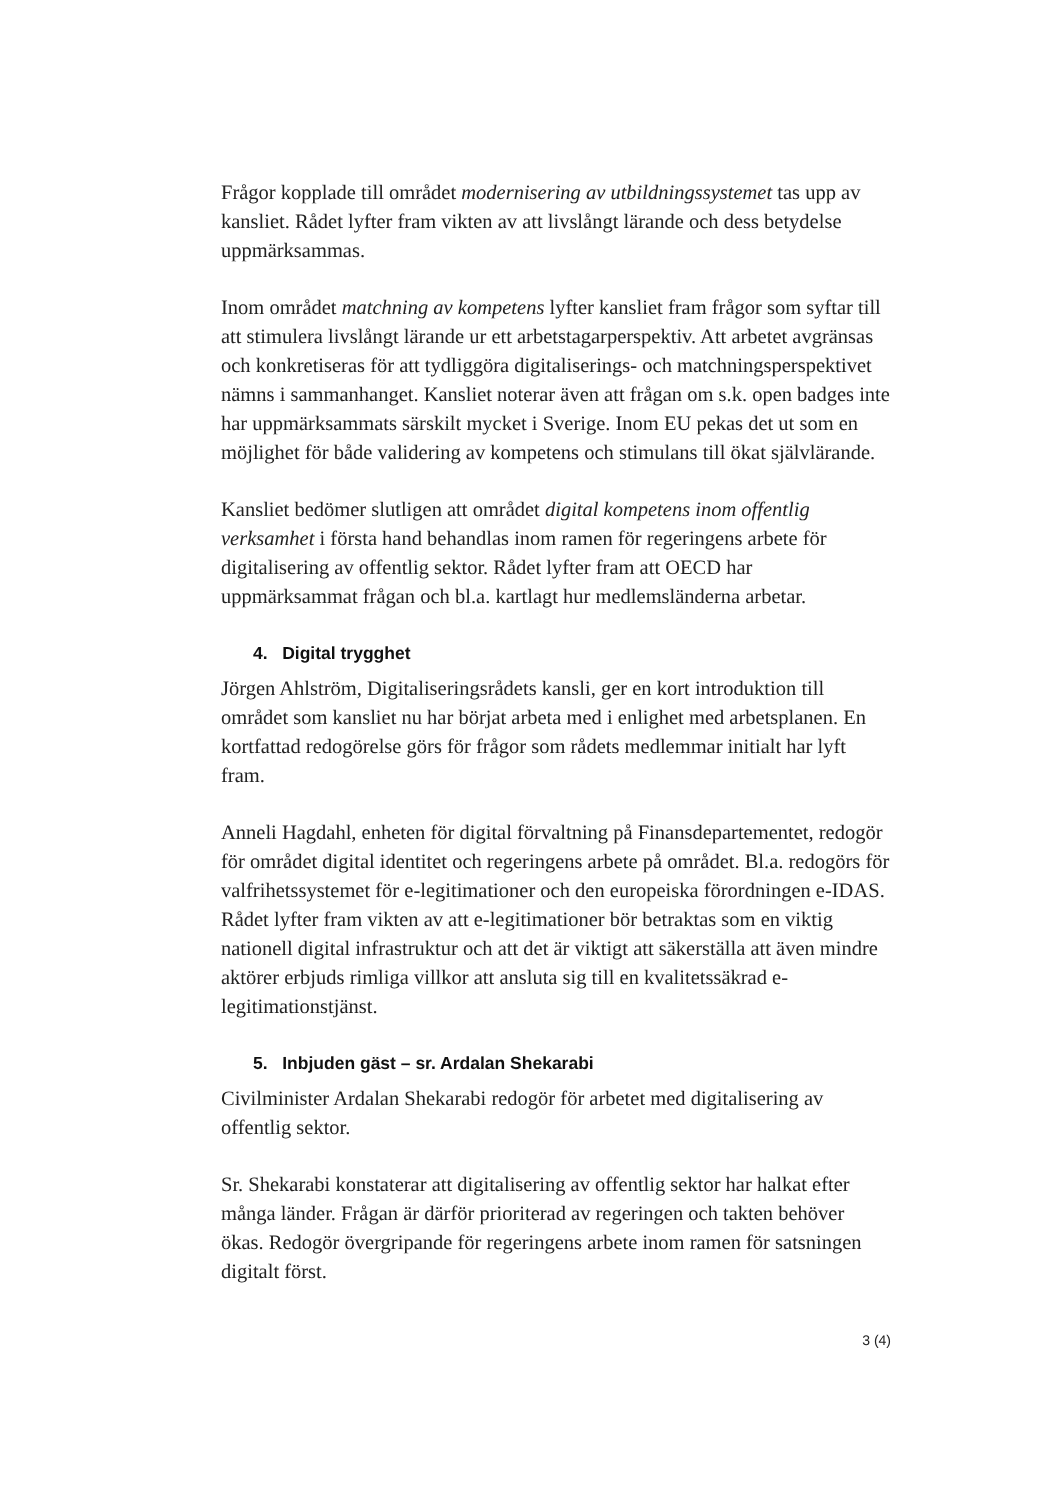Frågor kopplade till området modernisering av utbildningssystemet tas upp av kansliet. Rådet lyfter fram vikten av att livslångt lärande och dess betydelse uppmärksammas.
Inom området matchning av kompetens lyfter kansliet fram frågor som syftar till att stimulera livslångt lärande ur ett arbetstagarperspektiv. Att arbetet avgränsas och konkretiseras för att tydliggöra digitaliserings- och matchningsperspektivet nämns i sammanhanget. Kansliet noterar även att frågan om s.k. open badges inte har uppmärksammats särskilt mycket i Sverige. Inom EU pekas det ut som en möjlighet för både validering av kompetens och stimulans till ökat självlärande.
Kansliet bedömer slutligen att området digital kompetens inom offentlig verksamhet i första hand behandlas inom ramen för regeringens arbete för digitalisering av offentlig sektor. Rådet lyfter fram att OECD har uppmärksammat frågan och bl.a. kartlagt hur medlemsländerna arbetar.
4. Digital trygghet
Jörgen Ahlström, Digitaliseringsrådets kansli, ger en kort introduktion till området som kansliet nu har börjat arbeta med i enlighet med arbetsplanen. En kortfattad redogörelse görs för frågor som rådets medlemmar initialt har lyft fram.
Anneli Hagdahl, enheten för digital förvaltning på Finansdepartementet, redogör för området digital identitet och regeringens arbete på området. Bl.a. redogörs för valfrihetssystemet för e-legitimationer och den europeiska förordningen e-IDAS. Rådet lyfter fram vikten av att e-legitimationer bör betraktas som en viktig nationell digital infrastruktur och att det är viktigt att säkerställa att även mindre aktörer erbjuds rimliga villkor att ansluta sig till en kvalitetssäkrad e-legitimationstjänst.
5. Inbjuden gäst – sr. Ardalan Shekarabi
Civilminister Ardalan Shekarabi redogör för arbetet med digitalisering av offentlig sektor.
Sr. Shekarabi konstaterar att digitalisering av offentlig sektor har halkat efter många länder. Frågan är därför prioriterad av regeringen och takten behöver ökas. Redogör övergripande för regeringens arbete inom ramen för satsningen digitalt först.
3 (4)